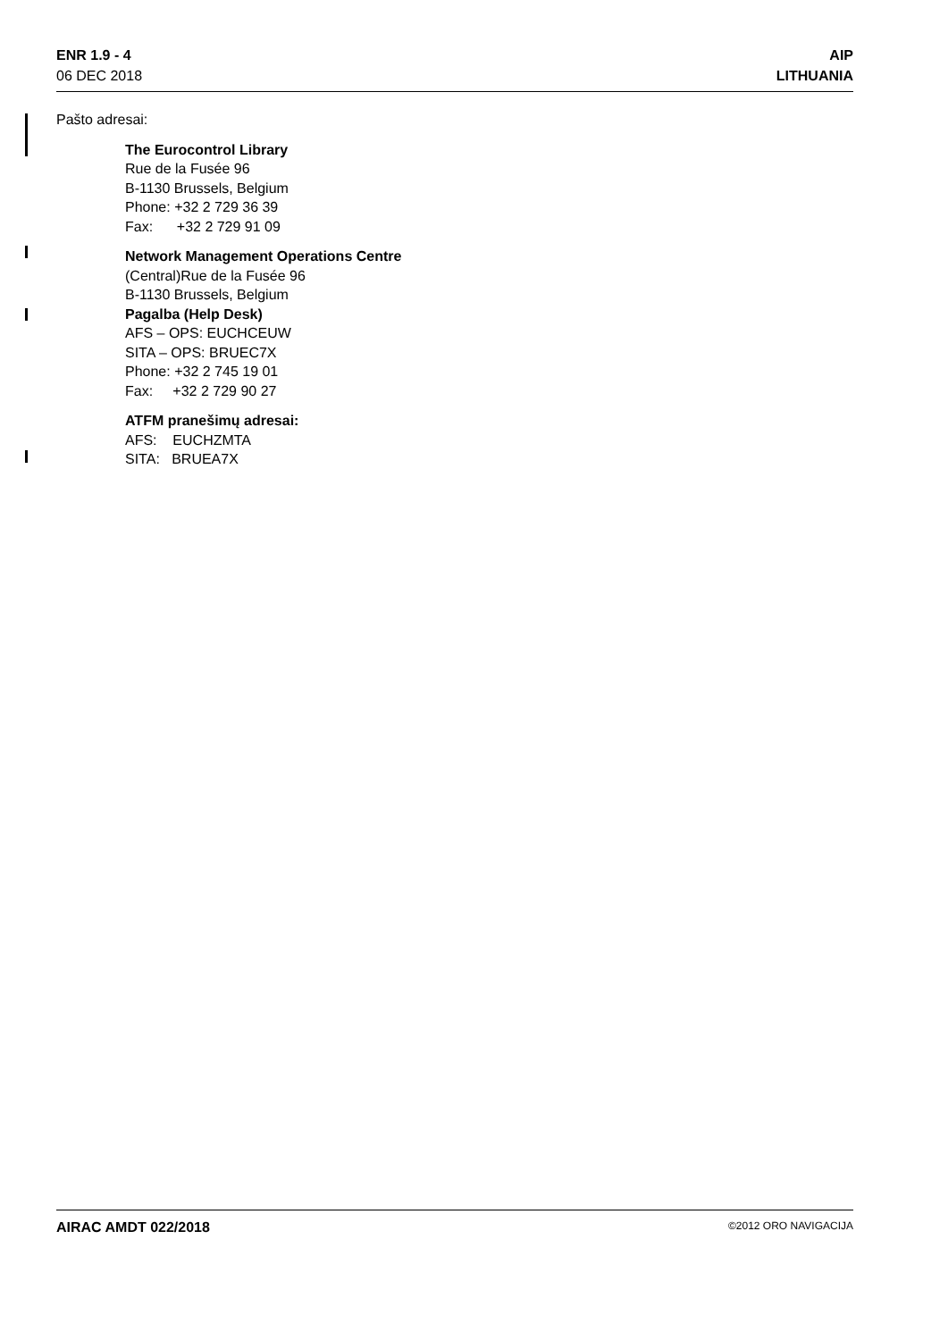ENR 1.9 - 4
06 DEC 2018
AIP
LITHUANIA
Pašto adresai:
The Eurocontrol Library
Rue de la Fusée 96
B-1130 Brussels, Belgium
Phone: +32 2 729 36 39
Fax: +32 2 729 91 09
Network Management Operations Centre
(Central)Rue de la Fusée 96
B-1130 Brussels, Belgium
Pagalba (Help Desk)
AFS – OPS: EUCHCEUW
SITA – OPS: BRUEC7X
Phone: +32 2 745 19 01
Fax: +32 2 729 90 27
ATFM pranešimų adresai:
AFS: EUCHZMTA
SITA: BRUEA7X
AIRAC AMDT 022/2018 ©2012 ORO NAVIGACIJA